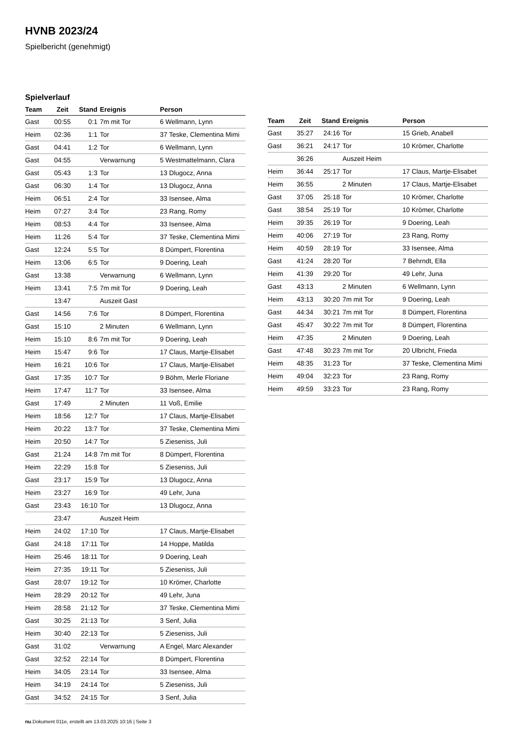HVNB 2023/24
Spielbericht (genehmigt)
Spielverlauf
| Team | Zeit | Stand | Ereignis | Person |
| --- | --- | --- | --- | --- |
| Gast | 00:55 | 0:1 | 7m mit Tor | 6 Wellmann, Lynn |
| Heim | 02:36 | 1:1 | Tor | 37 Teske, Clementina Mimi |
| Gast | 04:41 | 1:2 | Tor | 6 Wellmann, Lynn |
| Gast | 04:55 | | Verwarnung | 5 Westmattelmann, Clara |
| Gast | 05:43 | 1:3 | Tor | 13 Dlugocz, Anna |
| Gast | 06:30 | 1:4 | Tor | 13 Dlugocz, Anna |
| Heim | 06:51 | 2:4 | Tor | 33 Isensee, Alma |
| Heim | 07:27 | 3:4 | Tor | 23 Rang, Romy |
| Heim | 08:53 | 4:4 | Tor | 33 Isensee, Alma |
| Heim | 11:26 | 5:4 | Tor | 37 Teske, Clementina Mimi |
| Gast | 12:24 | 5:5 | Tor | 8 Dümpert, Florentina |
| Heim | 13:06 | 6:5 | Tor | 9 Doering, Leah |
| Gast | 13:38 | | Verwarnung | 6 Wellmann, Lynn |
| Heim | 13:41 | 7:5 | 7m mit Tor | 9 Doering, Leah |
| | 13:47 | | Auszeit Gast | |
| Gast | 14:56 | 7:6 | Tor | 8 Dümpert, Florentina |
| Gast | 15:10 | | 2 Minuten | 6 Wellmann, Lynn |
| Heim | 15:10 | 8:6 | 7m mit Tor | 9 Doering, Leah |
| Heim | 15:47 | 9:6 | Tor | 17 Claus, Martje-Elisabet |
| Heim | 16:21 | 10:6 | Tor | 17 Claus, Martje-Elisabet |
| Gast | 17:35 | 10:7 | Tor | 9 Böhm, Merle Floriane |
| Heim | 17:47 | 11:7 | Tor | 33 Isensee, Alma |
| Gast | 17:49 | | 2 Minuten | 11 Voß, Emilie |
| Heim | 18:56 | 12:7 | Tor | 17 Claus, Martje-Elisabet |
| Heim | 20:22 | 13:7 | Tor | 37 Teske, Clementina Mimi |
| Heim | 20:50 | 14:7 | Tor | 5 Zieseniss, Juli |
| Gast | 21:24 | 14:8 | 7m mit Tor | 8 Dümpert, Florentina |
| Heim | 22:29 | 15:8 | Tor | 5 Zieseniss, Juli |
| Gast | 23:17 | 15:9 | Tor | 13 Dlugocz, Anna |
| Heim | 23:27 | 16:9 | Tor | 49 Lehr, Juna |
| Gast | 23:43 | 16:10 | Tor | 13 Dlugocz, Anna |
| | 23:47 | | Auszeit Heim | |
| Heim | 24:02 | 17:10 | Tor | 17 Claus, Martje-Elisabet |
| Gast | 24:18 | 17:11 | Tor | 14 Hoppe, Matilda |
| Heim | 25:46 | 18:11 | Tor | 9 Doering, Leah |
| Heim | 27:35 | 19:11 | Tor | 5 Zieseniss, Juli |
| Gast | 28:07 | 19:12 | Tor | 10 Krömer, Charlotte |
| Heim | 28:29 | 20:12 | Tor | 49 Lehr, Juna |
| Heim | 28:58 | 21:12 | Tor | 37 Teske, Clementina Mimi |
| Gast | 30:25 | 21:13 | Tor | 3 Senf, Julia |
| Heim | 30:40 | 22:13 | Tor | 5 Zieseniss, Juli |
| Gast | 31:02 | | Verwarnung | A Engel, Marc Alexander |
| Gast | 32:52 | 22:14 | Tor | 8 Dümpert, Florentina |
| Heim | 34:05 | 23:14 | Tor | 33 Isensee, Alma |
| Heim | 34:19 | 24:14 | Tor | 5 Zieseniss, Juli |
| Gast | 34:52 | 24:15 | Tor | 3 Senf, Julia |
| Team | Zeit | Stand | Ereignis | Person |
| --- | --- | --- | --- | --- |
| Gast | 35:27 | 24:16 | Tor | 15 Grieb, Anabell |
| Gast | 36:21 | 24:17 | Tor | 10 Krömer, Charlotte |
| | 36:26 | | Auszeit Heim | |
| Heim | 36:44 | 25:17 | Tor | 17 Claus, Martje-Elisabet |
| Heim | 36:55 | | 2 Minuten | 17 Claus, Martje-Elisabet |
| Gast | 37:05 | 25:18 | Tor | 10 Krömer, Charlotte |
| Gast | 38:54 | 25:19 | Tor | 10 Krömer, Charlotte |
| Heim | 39:35 | 26:19 | Tor | 9 Doering, Leah |
| Heim | 40:06 | 27:19 | Tor | 23 Rang, Romy |
| Heim | 40:59 | 28:19 | Tor | 33 Isensee, Alma |
| Gast | 41:24 | 28:20 | Tor | 7 Behrndt, Ella |
| Heim | 41:39 | 29:20 | Tor | 49 Lehr, Juna |
| Gast | 43:13 | | 2 Minuten | 6 Wellmann, Lynn |
| Heim | 43:13 | 30:20 | 7m mit Tor | 9 Doering, Leah |
| Gast | 44:34 | 30:21 | 7m mit Tor | 8 Dümpert, Florentina |
| Gast | 45:47 | 30:22 | 7m mit Tor | 8 Dümpert, Florentina |
| Heim | 47:35 | | 2 Minuten | 9 Doering, Leah |
| Gast | 47:48 | 30:23 | 7m mit Tor | 20 Ulbricht, Frieda |
| Heim | 48:35 | 31:23 | Tor | 37 Teske, Clementina Mimi |
| Heim | 49:04 | 32:23 | Tor | 23 Rang, Romy |
| Heim | 49:59 | 33:23 | Tor | 23 Rang, Romy |
nu.Dokument 011e, erstellt am 13.03.2025 10:16 | Seite 3